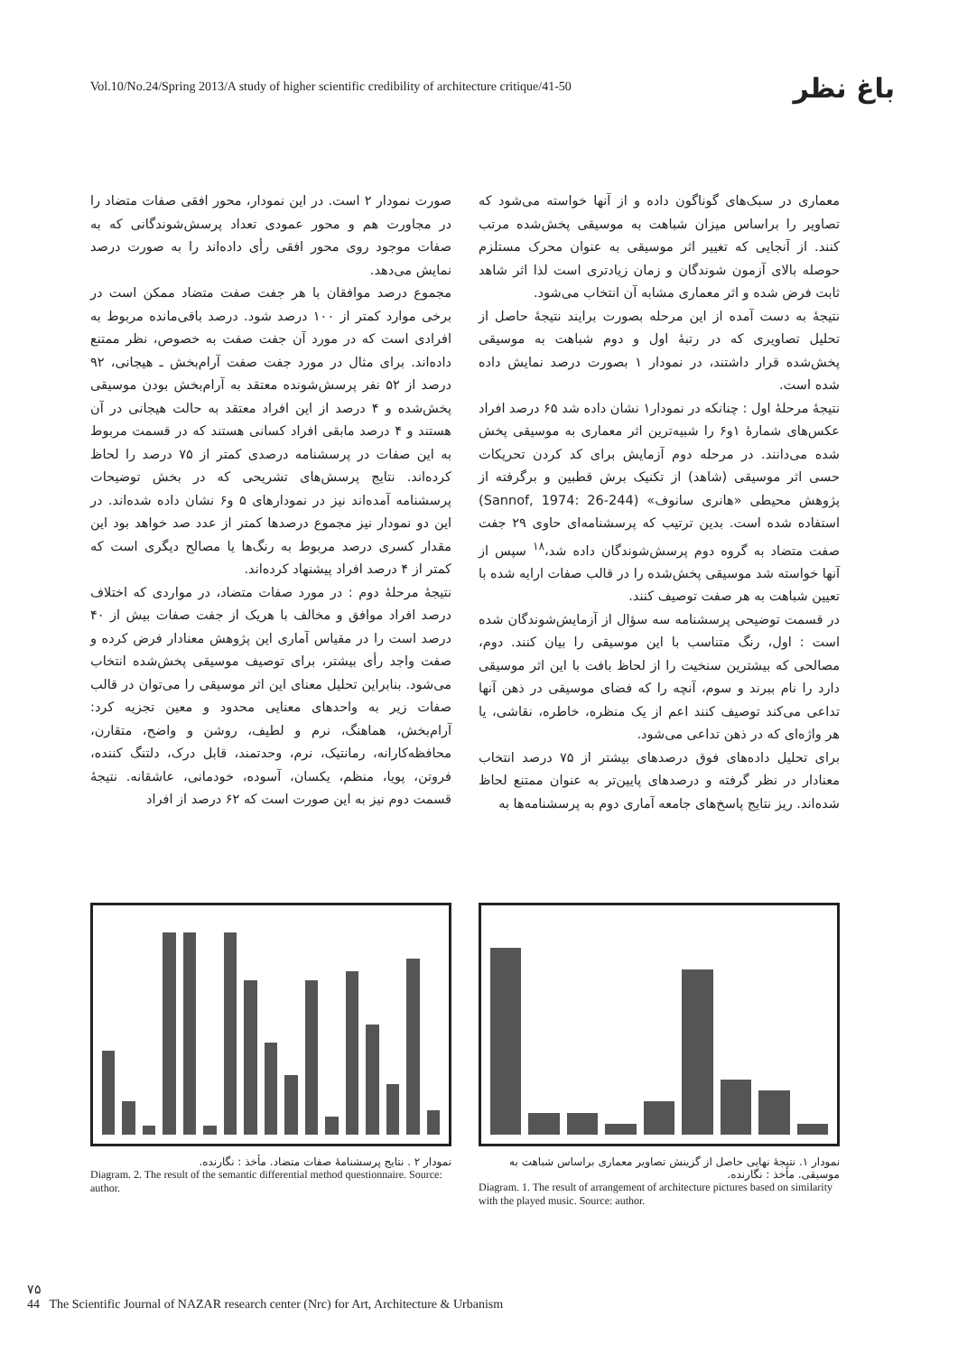باغ نظر
Vol.10/No.24/Spring 2013/A study of higher scientific credibility of architecture critique/41-50
معماری در سبک‌های گوناگون داده و از آنها خواسته می‌شود که تصاویر را براساس میزان شباهت به موسیقی پخش‌شده مرتب کنند. از آنجایی که تغییر اثر موسیقی به عنوان محرک مستلزم حوصله بالای آزمون شوندگان و زمان زیادتری است لذا اثر شاهد ثابت فرض شده و اثر معماری مشابه آن انتخاب می‌شود.
نتیجۀ به دست آمده از این مرحله بصورت برایند نتیجۀ حاصل از تحلیل تصاویری که در رتبۀ اول و دوم شباهت به موسیقی پخش‌شده قرار داشتند، در نمودار ۱ بصورت درصد نمایش داده شده است.
نتیجۀ مرحلۀ اول : چنانکه در نمودار۱ نشان داده شد ۶۵ درصد افراد عکس‌های شمارۀ ۱و۶ را شبیه‌ترین اثر معماری به موسیقی پخش شده می‌دانند. در مرحله دوم آزمایش برای کد کردن تحریکات حسی اثر موسیقی (شاهد) از تکنیک برش قطبین و برگرفته از پژوهش محیطی «هانری سانوف» (Sannof, 1974: 26-244) استفاده شده است. بدین ترتیب که پرسشنامه‌ای حاوی ۲۹ جفت صفت متضاد به گروه دوم پرسش‌شوندگان داده شد،<sup>۱۸</sup> سپس از آنها خواسته شد موسیقی پخش‌شده را در قالب صفات ارایه شده با تعیین شباهت به هر صفت توصیف کنند.
در قسمت توضیحی پرسشنامه سه سؤال از آزمایش‌شوندگان شده است : اول، رنگ متناسب با این موسیقی را بیان کنند. دوم، مصالحی که بیشترین سنخیت را از لحاظ بافت با این اثر موسیقی دارد را نام ببرند و سوم، آنچه را که فضای موسیقی در ذهن آنها تداعی می‌کند توصیف کنند اعم از یک منظره، خاطره، نقاشی، یا هر واژه‌ای که در ذهن تداعی می‌شود.
برای تحلیل داده‌های فوق درصدهای بیشتر از ۷۵ درصد انتخاب معنادار در نظر گرفته و درصدهای پایین‌تر به عنوان ممتنع لحاظ شده‌اند. ریز نتایج پاسخ‌های جامعه آماری دوم به پرسشنامه‌ها به
صورت نمودار ۲ است. در این نمودار، محور افقی صفات متضاد را در مجاورت هم و محور عمودی تعداد پرسش‌شوندگانی که به صفات موجود روی محور افقی رأی داده‌اند را به صورت درصد نمایش می‌دهد.
مجموع درصد موافقان با هر جفت صفت متضاد ممکن است در برخی موارد کمتر از ۱۰۰ درصد شود. درصد باقی‌مانده مربوط به افرادی است که در مورد آن جفت صفت به خصوص، نظر ممتنع داده‌اند. برای مثال در مورد جفت صفت آرام‌بخش ـ هیجانی، ۹۲ درصد از ۵۲ نفر پرسش‌شونده معتقد به آرام‌بخش بودن موسیقی پخش‌شده و ۴ درصد از این افراد معتقد به حالت هیجانی در آن هستند و ۴ درصد مابقی افراد کسانی هستند که در قسمت مربوط به این صفات در پرسشنامه درصدی کمتر از ۷۵ درصد را لحاظ کرده‌اند. نتایج پرسش‌های تشریحی که در بخش توضیحات پرسشنامه آمده‌اند نیز در نمودارهای ۵ و۶ نشان داده شده‌اند. در این دو نمودار نیز مجموع درصدها کمتر از عدد صد خواهد بود این مقدار کسری درصد مربوط به رنگ‌ها یا مصالح دیگری است که کمتر از ۴ درصد افراد پیشنهاد کرده‌اند.
نتیجۀ مرحلۀ دوم : در مورد صفات متضاد، در مواردی که اختلاف درصد افراد موافق و مخالف با هریک از جفت صفات بیش از ۴۰ درصد است را در مقیاس آماری این پژوهش معنادار فرض کرده و صفت واجد رأی بیشتر، برای توصیف موسیقی پخش‌شده انتخاب می‌شود. بنابراین تحلیل معنای این اثر موسیقی را می‌توان در قالب صفات زیر به واحدهای معنایی محدود و معین تجزیه کرد: آرام‌بخش، هماهنگ، نرم و لطیف، روشن و واضح، متقارن، محافظه‌کارانه، رمانتیک، نرم، وحدتمند، قابل درک، دلتنگ کننده، فروتن، پویا، منظم، یکسان، آسوده، خودمانی، عاشقانه. نتیجۀ قسمت دوم نیز به این صورت است که ۶۲ درصد از افراد
نمودار ۱. نتیجۀ نهایی حاصل از گزینش تصاویر معماری براساس شباهت به موسیقی. مأخذ : نگارنده.
Diagram. 1. The result of arrangement of architecture pictures based on similarity with the played music. Source: author.
نمودار ۲ . نتایج پرسشنامۀ صفات متضاد. مأخذ : نگارنده.
Diagram. 2. The result of the semantic differential method questionnaire. Source: author.
۷۵
44 The Scientific Journal of NAZAR research center (Nrc) for Art, Architecture & Urbanism